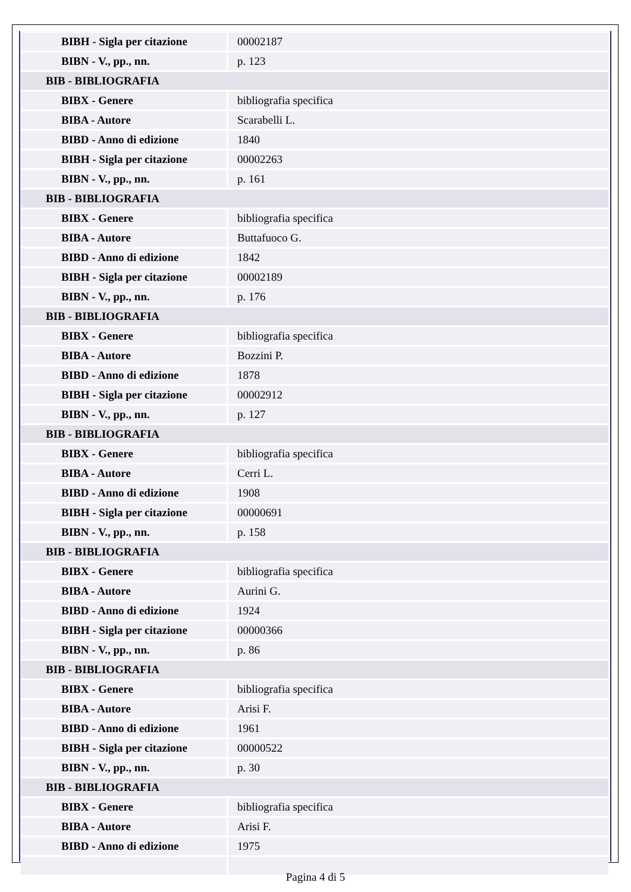| BIBH - Sigla per citazione | 00002187 |
| BIBN - V., pp., nn. | p. 123 |
| BIB - BIBLIOGRAFIA | |
| BIBX - Genere | bibliografia specifica |
| BIBA - Autore | Scarabelli L. |
| BIBD - Anno di edizione | 1840 |
| BIBH - Sigla per citazione | 00002263 |
| BIBN - V., pp., nn. | p. 161 |
| BIB - BIBLIOGRAFIA | |
| BIBX - Genere | bibliografia specifica |
| BIBA - Autore | Buttafuoco G. |
| BIBD - Anno di edizione | 1842 |
| BIBH - Sigla per citazione | 00002189 |
| BIBN - V., pp., nn. | p. 176 |
| BIB - BIBLIOGRAFIA | |
| BIBX - Genere | bibliografia specifica |
| BIBA - Autore | Bozzini P. |
| BIBD - Anno di edizione | 1878 |
| BIBH - Sigla per citazione | 00002912 |
| BIBN - V., pp., nn. | p. 127 |
| BIB - BIBLIOGRAFIA | |
| BIBX - Genere | bibliografia specifica |
| BIBA - Autore | Cerri L. |
| BIBD - Anno di edizione | 1908 |
| BIBH - Sigla per citazione | 00000691 |
| BIBN - V., pp., nn. | p. 158 |
| BIB - BIBLIOGRAFIA | |
| BIBX - Genere | bibliografia specifica |
| BIBA - Autore | Aurini G. |
| BIBD - Anno di edizione | 1924 |
| BIBH - Sigla per citazione | 00000366 |
| BIBN - V., pp., nn. | p. 86 |
| BIB - BIBLIOGRAFIA | |
| BIBX - Genere | bibliografia specifica |
| BIBA - Autore | Arisi F. |
| BIBD - Anno di edizione | 1961 |
| BIBH - Sigla per citazione | 00000522 |
| BIBN - V., pp., nn. | p. 30 |
| BIB - BIBLIOGRAFIA | |
| BIBX - Genere | bibliografia specifica |
| BIBA - Autore | Arisi F. |
| BIBD - Anno di edizione | 1975 |
Pagina 4 di 5